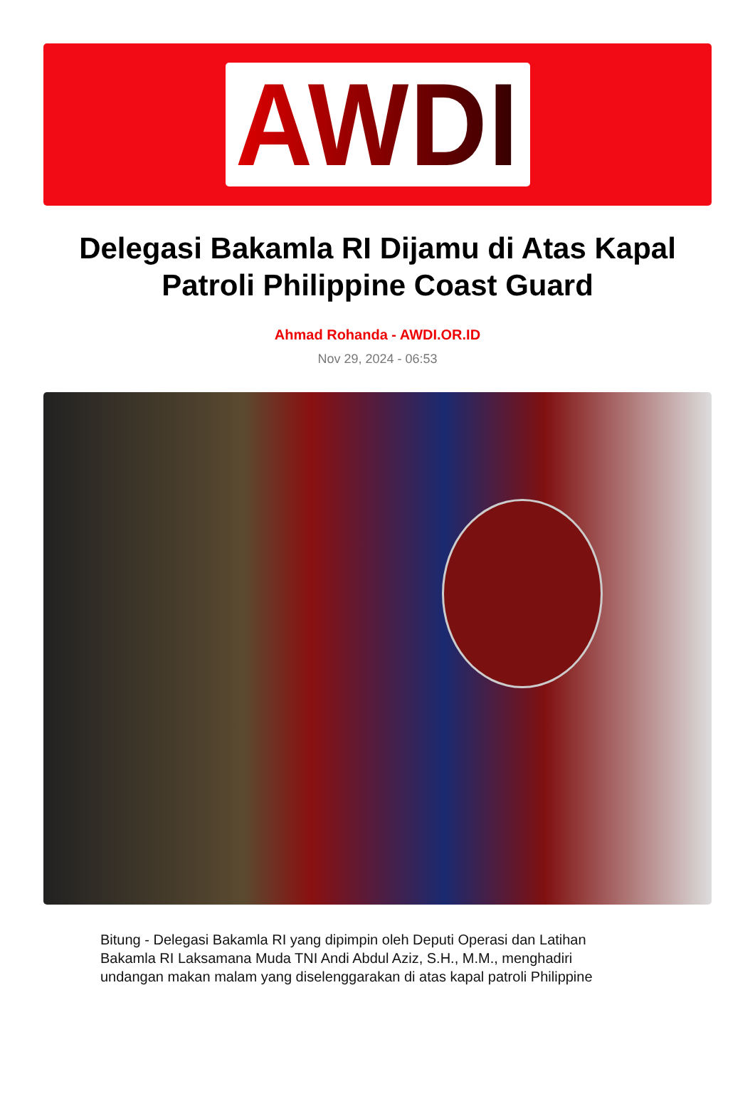AWDI
Delegasi Bakamla RI Dijamu di Atas Kapal Patroli Philippine Coast Guard
Ahmad Rohanda - AWDI.OR.ID
Nov 29, 2024 - 06:53
Bitung - Delegasi Bakamla RI yang dipimpin oleh Deputi Operasi dan Latihan Bakamla RI Laksamana Muda TNI Andi Abdul Aziz, S.H., M.M., menghadiri undangan makan malam yang diselenggarakan di atas kapal patroli Philippine